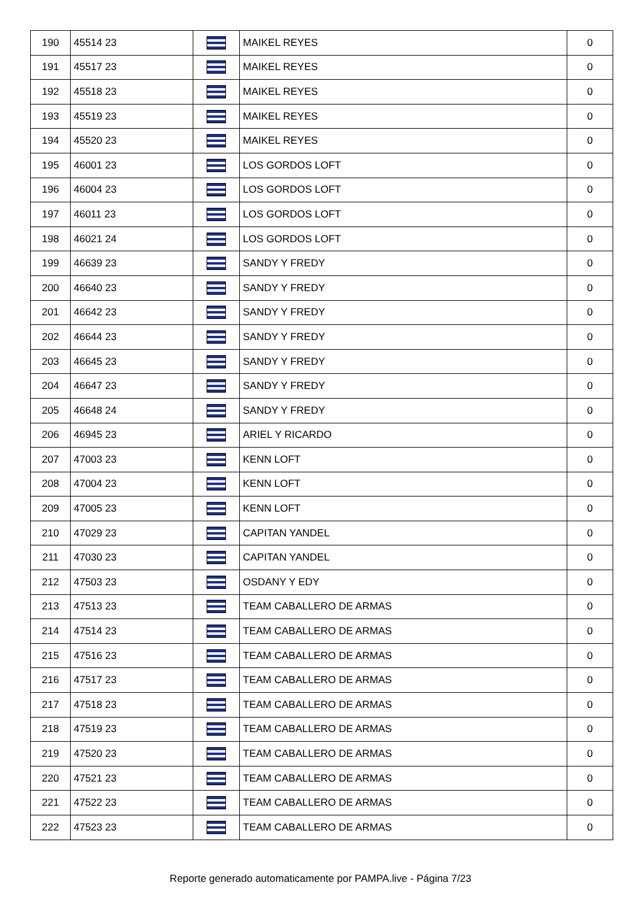| 190 | 45514 23 | | MAIKEL REYES | 0 |
| 191 | 45517 23 | | MAIKEL REYES | 0 |
| 192 | 45518 23 | | MAIKEL REYES | 0 |
| 193 | 45519 23 | | MAIKEL REYES | 0 |
| 194 | 45520 23 | | MAIKEL REYES | 0 |
| 195 | 46001 23 | | LOS GORDOS LOFT | 0 |
| 196 | 46004 23 | | LOS GORDOS LOFT | 0 |
| 197 | 46011 23 | | LOS GORDOS LOFT | 0 |
| 198 | 46021 24 | | LOS GORDOS LOFT | 0 |
| 199 | 46639 23 | | SANDY Y FREDY | 0 |
| 200 | 46640 23 | | SANDY Y FREDY | 0 |
| 201 | 46642 23 | | SANDY Y FREDY | 0 |
| 202 | 46644 23 | | SANDY Y FREDY | 0 |
| 203 | 46645 23 | | SANDY Y FREDY | 0 |
| 204 | 46647 23 | | SANDY Y FREDY | 0 |
| 205 | 46648 24 | | SANDY Y FREDY | 0 |
| 206 | 46945 23 | | ARIEL Y RICARDO | 0 |
| 207 | 47003 23 | | KENN LOFT | 0 |
| 208 | 47004 23 | | KENN LOFT | 0 |
| 209 | 47005 23 | | KENN LOFT | 0 |
| 210 | 47029 23 | | CAPITAN YANDEL | 0 |
| 211 | 47030 23 | | CAPITAN YANDEL | 0 |
| 212 | 47503 23 | | OSDANY Y EDY | 0 |
| 213 | 47513 23 | | TEAM CABALLERO DE ARMAS | 0 |
| 214 | 47514 23 | | TEAM CABALLERO DE ARMAS | 0 |
| 215 | 47516 23 | | TEAM CABALLERO DE ARMAS | 0 |
| 216 | 47517 23 | | TEAM CABALLERO DE ARMAS | 0 |
| 217 | 47518 23 | | TEAM CABALLERO DE ARMAS | 0 |
| 218 | 47519 23 | | TEAM CABALLERO DE ARMAS | 0 |
| 219 | 47520 23 | | TEAM CABALLERO DE ARMAS | 0 |
| 220 | 47521 23 | | TEAM CABALLERO DE ARMAS | 0 |
| 221 | 47522 23 | | TEAM CABALLERO DE ARMAS | 0 |
| 222 | 47523 23 | | TEAM CABALLERO DE ARMAS | 0 |
Reporte generado automaticamente por PAMPA.live - Página 7/23